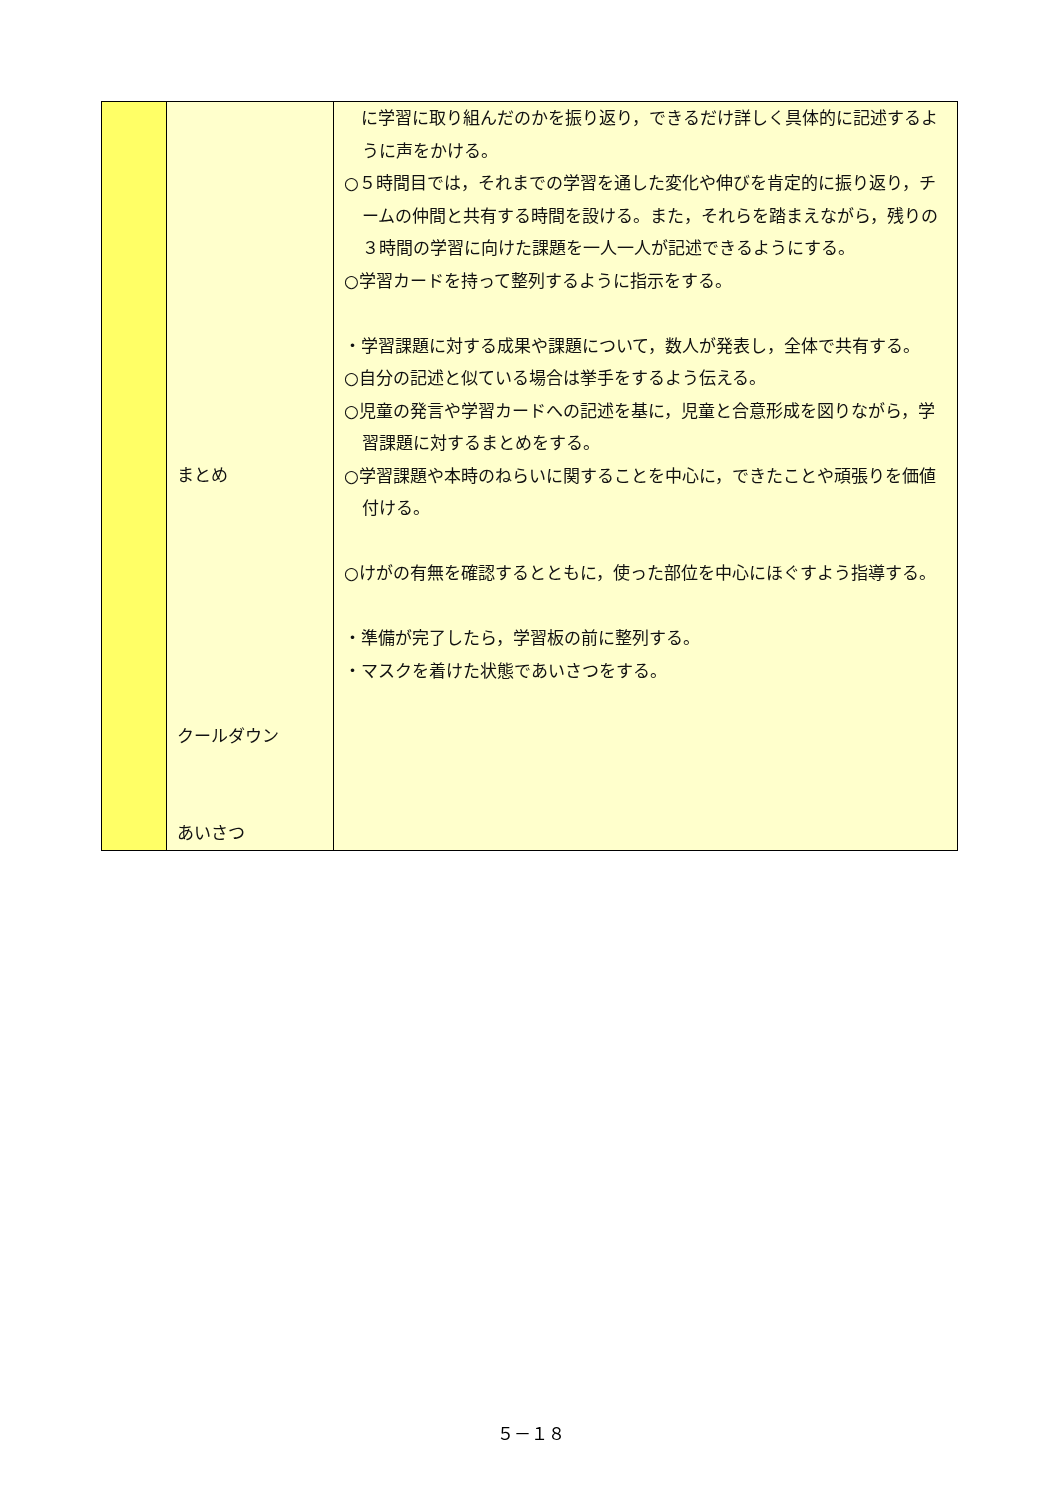| | まとめ クールダウン あいさつ | に学習に取り組んだのかを振り返り，できるだけ詳しく具体的に記述するように声をかける。 ○５時間目では，それまでの学習を通した変化や伸びを肯定的に振り返り，チームの仲間と共有する時間を設ける。また，それらを踏まえながら，残りの３時間の学習に向けた課題を一人一人が記述できるようにする。 ○学習カードを持って整列するように指示をする。 ・学習課題に対する成果や課題について，数人が発表し，全体で共有する。 ○自分の記述と似ている場合は挙手をするよう伝える。 ○児童の発言や学習カードへの記述を基に，児童と合意形成を図りながら，学習課題に対するまとめをする。 ○学習課題や本時のねらいに関することを中心に，できたことや頑張りを価値付ける。 ○けがの有無を確認するとともに，使った部位を中心にほぐすよう指導する。 ・準備が完了したら，学習板の前に整列する。 ・マスクを着けた状態であいさつをする。 |
５－１８